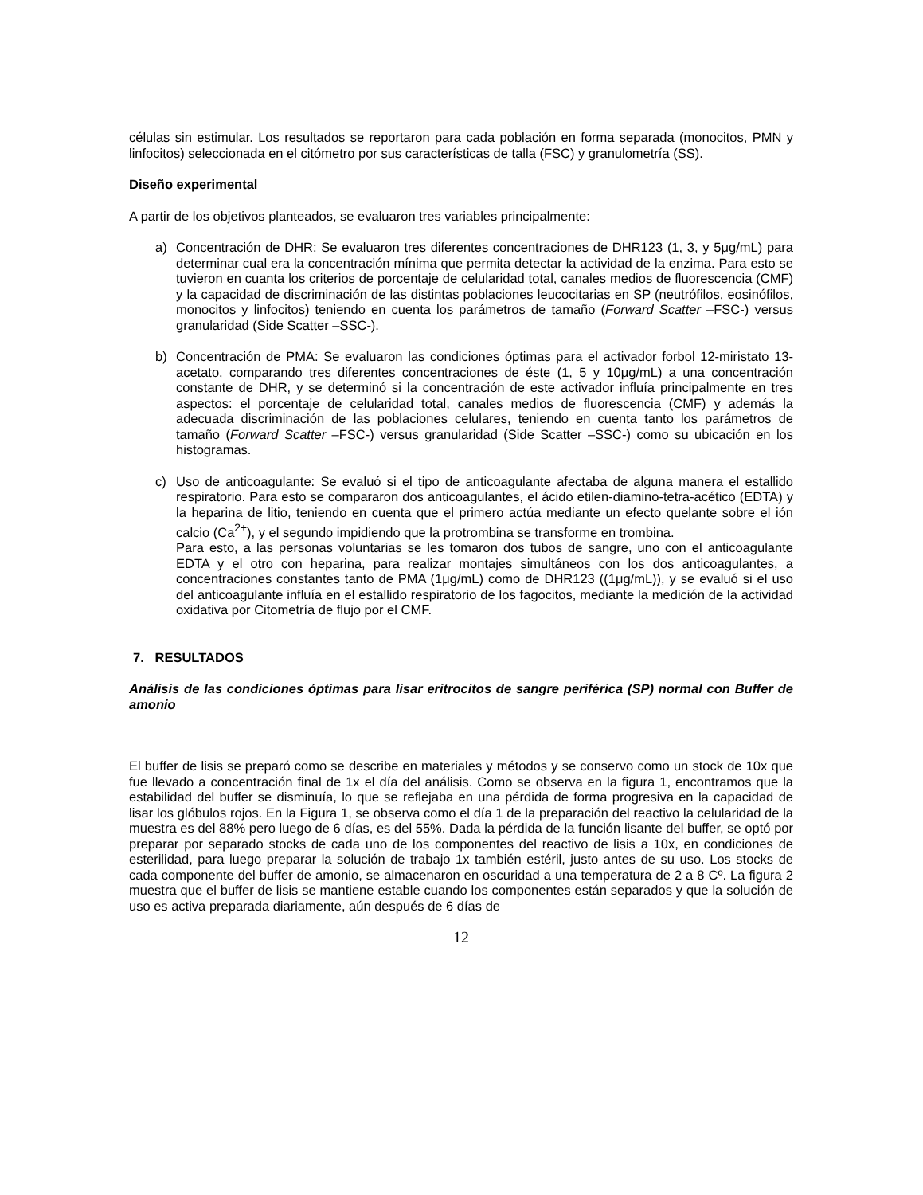células sin estimular. Los resultados se reportaron para cada población en forma separada (monocitos, PMN y linfocitos) seleccionada en el citómetro por sus características de talla (FSC) y granulometría (SS).
Diseño experimental
A partir de los objetivos planteados, se evaluaron tres variables principalmente:
a) Concentración de DHR: Se evaluaron tres diferentes concentraciones de DHR123 (1, 3, y 5μg/mL) para determinar cual era la concentración mínima que permita detectar la actividad de la enzima. Para esto se tuvieron en cuanta los criterios de porcentaje de celularidad total, canales medios de fluorescencia (CMF) y la capacidad de discriminación de las distintas poblaciones leucocitarias en SP (neutrófilos, eosinófilos, monocitos y linfocitos) teniendo en cuenta los parámetros de tamaño (Forward Scatter –FSC-) versus granularidad (Side Scatter –SSC-).
b) Concentración de PMA: Se evaluaron las condiciones óptimas para el activador forbol 12-miristato 13-acetato, comparando tres diferentes concentraciones de éste (1, 5 y 10μg/mL) a una concentración constante de DHR, y se determinó si la concentración de este activador influía principalmente en tres aspectos: el porcentaje de celularidad total, canales medios de fluorescencia (CMF) y además la adecuada discriminación de las poblaciones celulares, teniendo en cuenta tanto los parámetros de tamaño (Forward Scatter –FSC-) versus granularidad (Side Scatter –SSC-) como su ubicación en los histogramas.
c) Uso de anticoagulante: Se evaluó si el tipo de anticoagulante afectaba de alguna manera el estallido respiratorio. Para esto se compararon dos anticoagulantes, el ácido etilen-diamino-tetra-acético (EDTA) y la heparina de litio, teniendo en cuenta que el primero actúa mediante un efecto quelante sobre el ión calcio (Ca<sup>2+</sup>), y el segundo impidiendo que la protrombina se transforme en trombina.
Para esto, a las personas voluntarias se les tomaron dos tubos de sangre, uno con el anticoagulante EDTA y el otro con heparina, para realizar montajes simultáneos con los dos anticoagulantes, a concentraciones constantes tanto de PMA (1μg/mL) como de DHR123 ((1μg/mL)), y se evaluó si el uso del anticoagulante influía en el estallido respiratorio de los fagocitos, mediante la medición de la actividad oxidativa por Citometría de flujo por el CMF.
7. RESULTADOS
Análisis de las condiciones óptimas para lisar eritrocitos de sangre periférica (SP) normal con Buffer de amonio
El buffer de lisis se preparó como se describe en materiales y métodos y se conservo como un stock de 10x que fue llevado a concentración final de 1x el día del análisis. Como se observa en la figura 1, encontramos que la estabilidad del buffer se disminuía, lo que se reflejaba en una pérdida de forma progresiva en la capacidad de lisar los glóbulos rojos. En la Figura 1, se observa como el día 1 de la preparación del reactivo la celularidad de la muestra es del 88% pero luego de 6 días, es del 55%. Dada la pérdida de la función lisante del buffer, se optó por preparar por separado stocks de cada uno de los componentes del reactivo de lisis a 10x, en condiciones de esterilidad, para luego preparar la solución de trabajo 1x también estéril, justo antes de su uso. Los stocks de cada componente del buffer de amonio, se almacenaron en oscuridad a una temperatura de 2 a 8 Cº. La figura 2 muestra que el buffer de lisis se mantiene estable cuando los componentes están separados y que la solución de uso es activa preparada diariamente, aún después de 6 días de
12